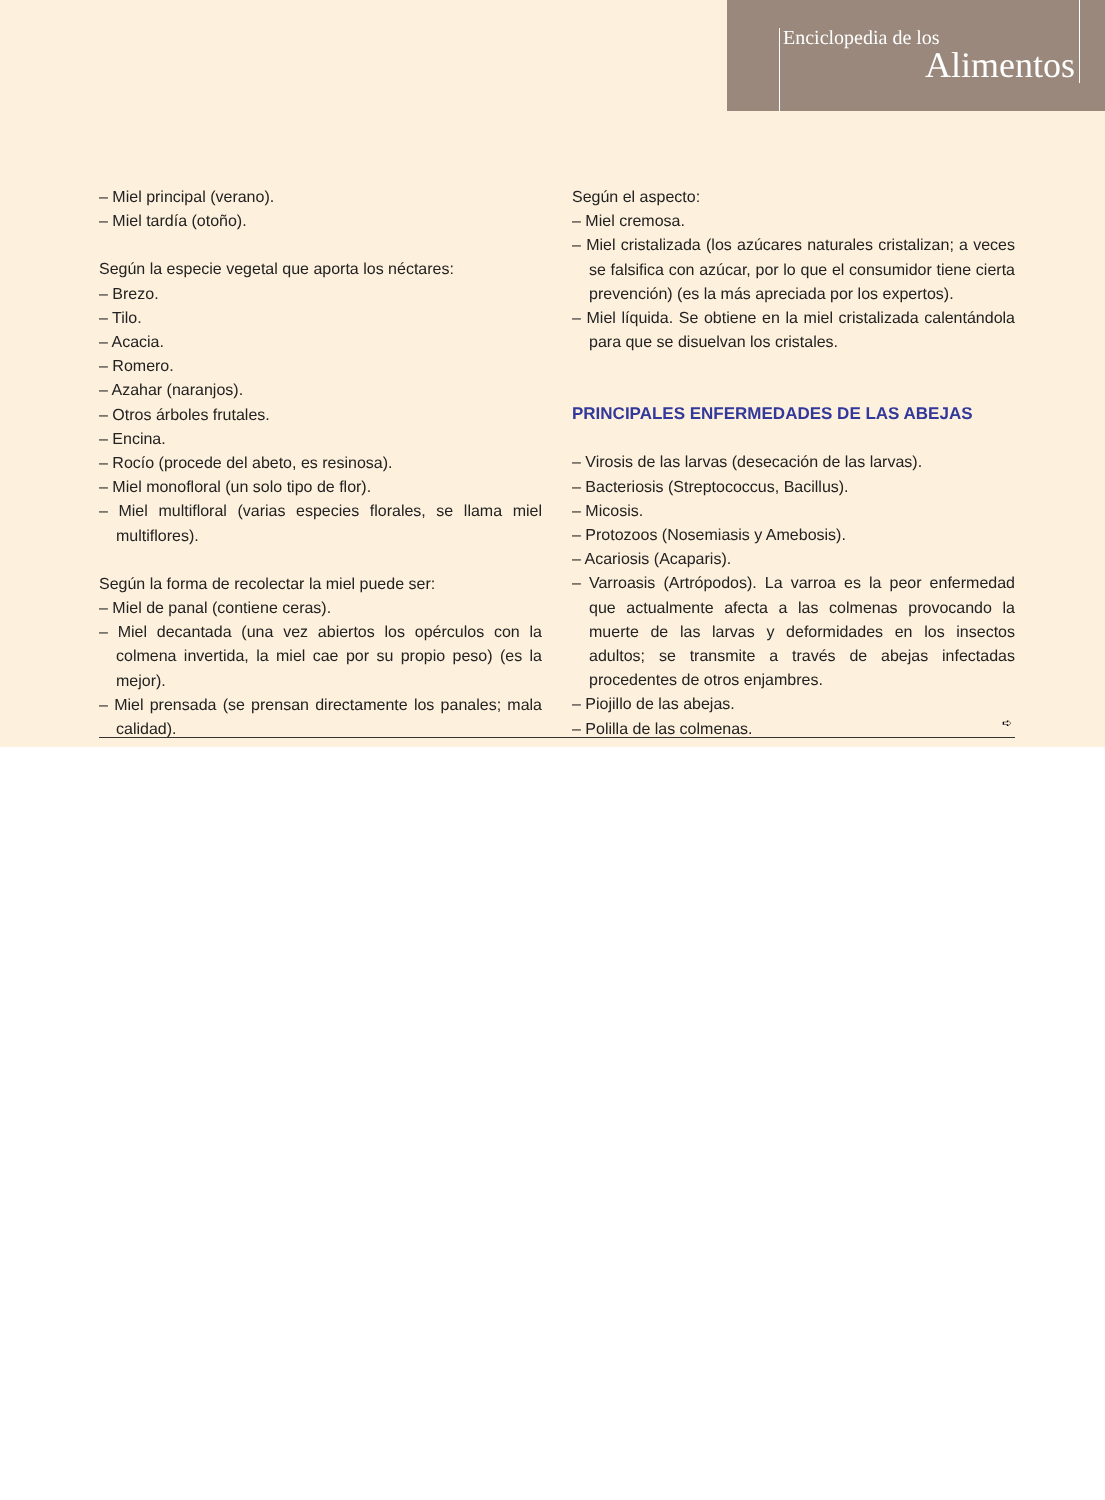Enciclopedia de los
Alimentos
– Miel principal (verano).
– Miel tardía (otoño).
Según la especie vegetal que aporta los néctares:
– Brezo.
– Tilo.
– Acacia.
– Romero.
– Azahar (naranjos).
– Otros árboles frutales.
– Encina.
– Rocío (procede del abeto, es resinosa).
– Miel monofloral (un solo tipo de flor).
– Miel multifloral (varias especies florales, se llama miel multiflores).
Según la forma de recolectar la miel puede ser:
– Miel de panal (contiene ceras).
– Miel decantada (una vez abiertos los opérculos con la colmena invertida, la miel cae por su propio peso) (es la mejor).
– Miel prensada (se prensan directamente los panales; mala calidad).
Según el aspecto:
– Miel cremosa.
– Miel cristalizada (los azúcares naturales cristalizan; a veces se falsifica con azúcar, por lo que el consumidor tiene cierta prevención) (es la más apreciada por los expertos).
– Miel líquida. Se obtiene en la miel cristalizada calentándola para que se disuelvan los cristales.
PRINCIPALES ENFERMEDADES DE LAS ABEJAS
– Virosis de las larvas (desecación de las larvas).
– Bacteriosis (Streptococcus, Bacillus).
– Micosis.
– Protozoos (Nosemiasis y Amebosis).
– Acariosis (Acaparis).
– Varroasis (Artrópodos). La varroa es la peor enfermedad que actualmente afecta a las colmenas provocando la muerte de las larvas y deformidades en los insectos adultos; se transmite a través de abejas infectadas procedentes de otros enjambres.
– Piojillo de las abejas.
– Polilla de las colmenas.
➪